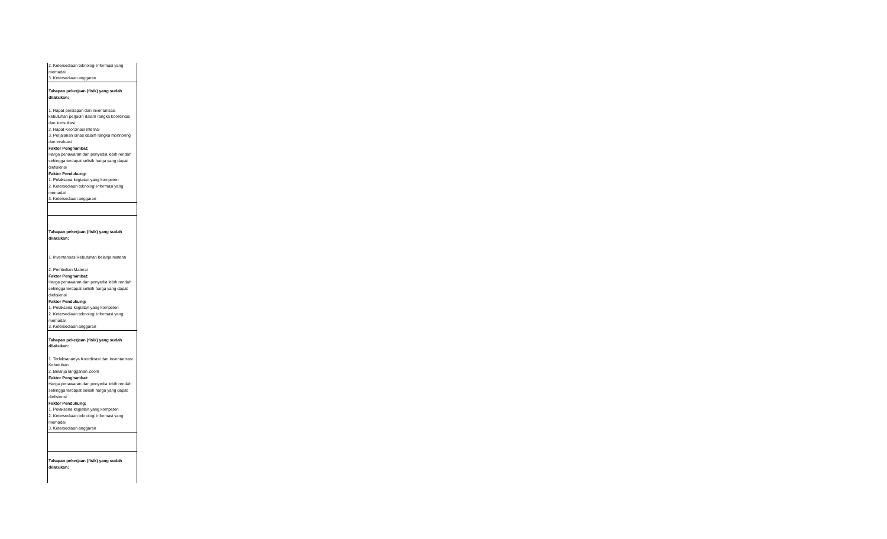| 2. Ketersediaan teknologi informasi yang memadai 3. Ketersediaan anggaran |
| Tahapan pekerjaan (fisik) yang sudah dilakukan: 1. Rapat persiapan dan inventarisasi kebutuhan perjadin dalam rangka koordinasi dan konsultasi 2. Rapat Koordinasi internal 3. Perjalanan dinas dalam rangka monitoring dan evaluasi Faktor Penghambat: Harga penawaran dari penyedia lebih rendah sehingga terdapat selisih harga yang dapat diefisiensi Faktor Pendukung: 1. Pelaksana kegiatan yang kompeten 2. Ketersediaan teknologi informasi yang memadai 3. Ketersediaan anggaran |
| Tahapan pekerjaan (fisik) yang sudah dilakukan: 1. Inventarisasi kebutuhan belanja materai 2. Pembelian Materai Faktor Penghambat: Harga penawaran dari penyedia lebih rendah sehingga terdapat selisih harga yang dapat diefisiensi Faktor Pendukung: 1. Pelaksana kegiatan yang kompeten 2. Ketersediaan teknologi informasi yang memadai 3. Ketersediaan anggaran |
| Tahapan pekerjaan (fisik) yang sudah dilakukan: 1. Terlaksananya Koordinasi dan Inventarisasi Kebutuhan 2. Belanja langganan Zoom Faktor Penghambat: Harga penawaran dari penyedia lebih rendah sehingga terdapat selisih harga yang dapat diefisiensi Faktor Pendukung: 1. Pelaksana kegiatan yang kompeten 2. Ketersediaan teknologi informasi yang memadai 3. Ketersediaan anggaran |
| Tahapan pekerjaan (fisik) yang sudah dilakukan: |